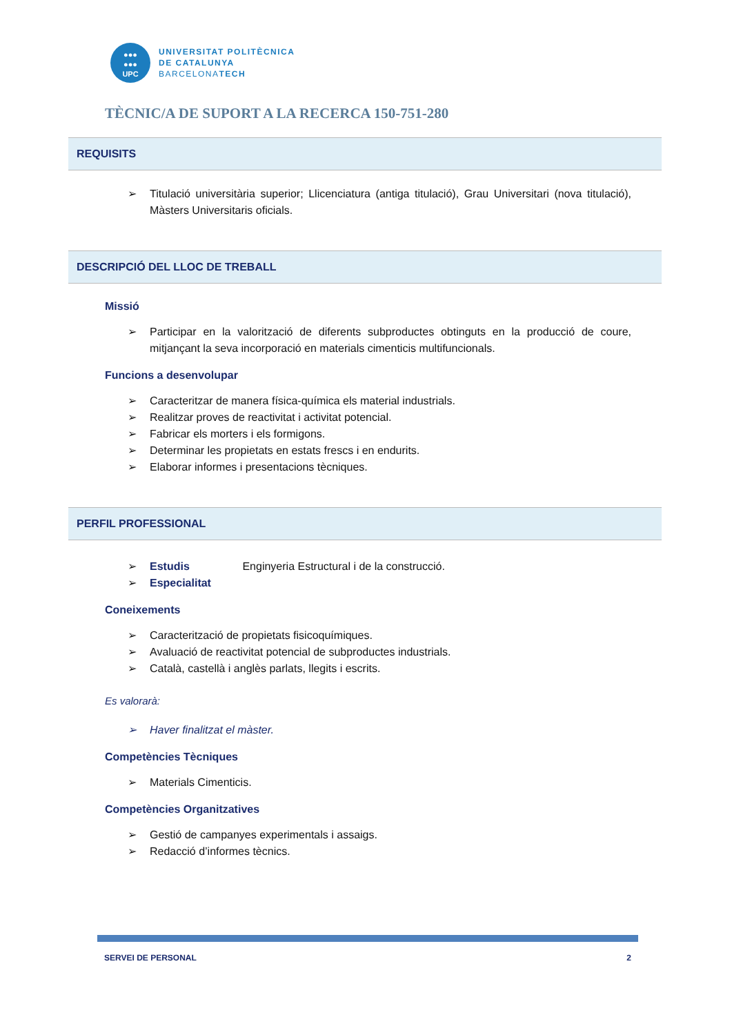●●●
●●●
UPC
UNIVERSITAT POLITÈCNICA
DE CATALUNYA
BARCELONATECH
TÈCNIC/A DE SUPORT A LA RECERCA 150-751-280
REQUISITS
➢ Titulació universitària superior; Llicenciatura (antiga titulació), Grau Universitari (nova titulació), Màsters Universitaris oficials.
DESCRIPCIÓ DEL LLOC DE TREBALL
Missió
➢ Participar en la valorització de diferents subproductes obtinguts en la producció de coure, mitjançant la seva incorporació en materials cimenticis multifuncionals.
Funcions a desenvolupar
➢ Caracteritzar de manera física-química els material industrials.
➢ Realitzar proves de reactivitat i activitat potencial.
➢ Fabricar els morters i els formigons.
➢ Determinar les propietats en estats frescs i en endurits.
➢ Elaborar informes i presentacions tècniques.
PERFIL PROFESSIONAL
➢ Estudis Enginyeria Estructural i de la construcció.
➢ Especialitat
Coneixements
➢ Caracterització de propietats fisicoquímiques.
➢ Avaluació de reactivitat potencial de subproductes industrials.
➢ Català, castellà i anglès parlats, llegits i escrits.
Es valorarà:
➢ Haver finalitzat el màster.
Competències Tècniques
➢ Materials Cimenticis.
Competències Organitzatives
➢ Gestió de campanyes experimentals i assaigs.
➢ Redacció d’informes tècnics.
SERVEI DE PERSONAL 2